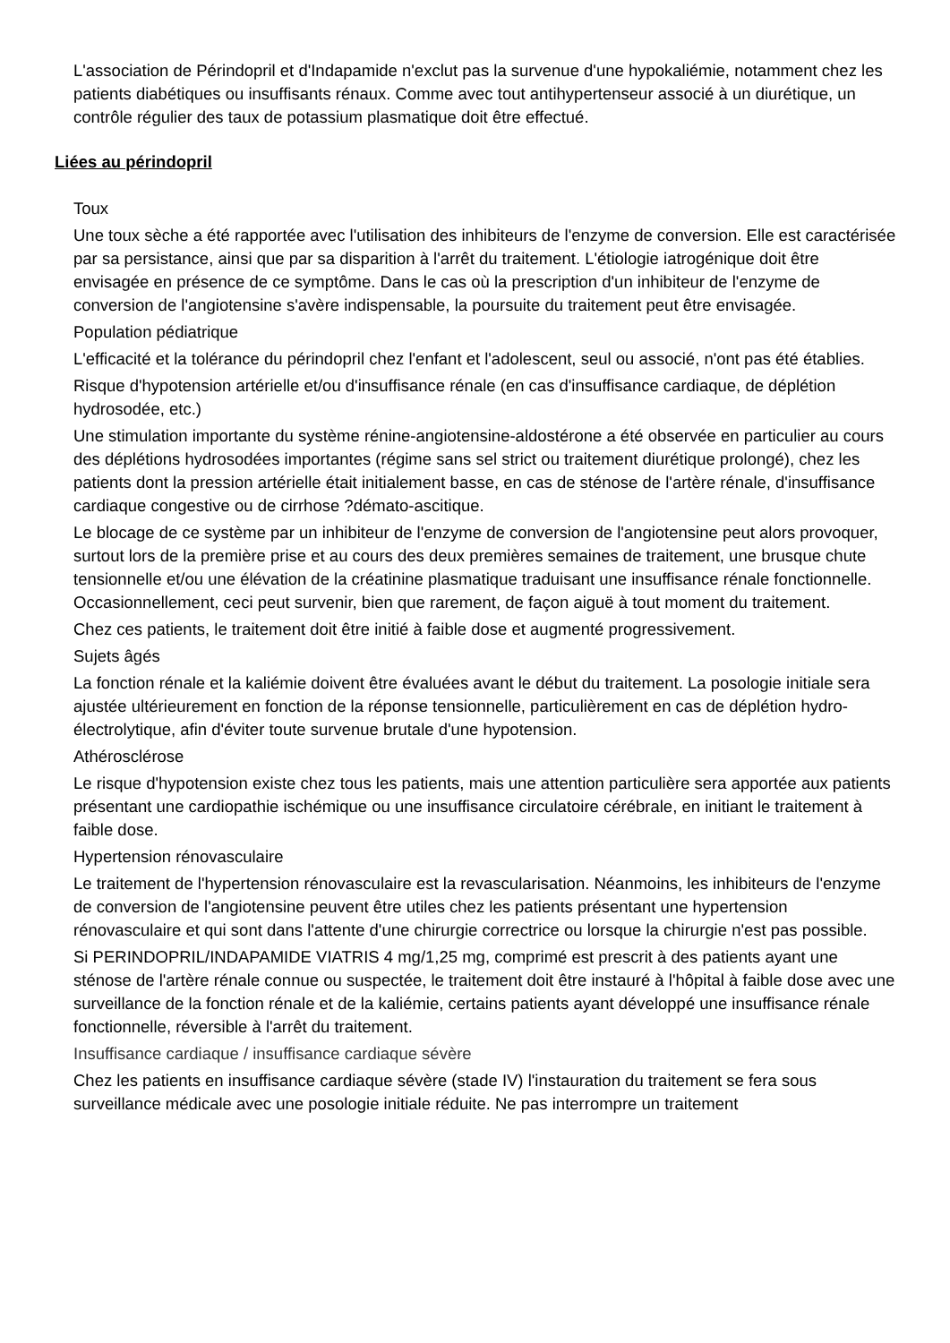L'association de Périndopril et d'Indapamide n'exclut pas la survenue d'une hypokaliémie, notamment chez les patients diabétiques ou insuffisants rénaux. Comme avec tout antihypertenseur associé à un diurétique, un contrôle régulier des taux de potassium plasmatique doit être effectué.
Liées au périndopril
Toux
Une toux sèche a été rapportée avec l'utilisation des inhibiteurs de l'enzyme de conversion. Elle est caractérisée par sa persistance, ainsi que par sa disparition à l'arrêt du traitement. L'étiologie iatrogénique doit être envisagée en présence de ce symptôme. Dans le cas où la prescription d'un inhibiteur de l'enzyme de conversion de l'angiotensine s'avère indispensable, la poursuite du traitement peut être envisagée.
Population pédiatrique
L'efficacité et la tolérance du périndopril chez l'enfant et l'adolescent, seul ou associé, n'ont pas été établies.
Risque d'hypotension artérielle et/ou d'insuffisance rénale (en cas d'insuffisance cardiaque, de déplétion hydrosodée, etc.)
Une stimulation importante du système rénine-angiotensine-aldostérone a été observée en particulier au cours des déplétions hydrosodées importantes (régime sans sel strict ou traitement diurétique prolongé), chez les patients dont la pression artérielle était initialement basse, en cas de sténose de l'artère rénale, d'insuffisance cardiaque congestive ou de cirrhose ?démato-ascitique.
Le blocage de ce système par un inhibiteur de l'enzyme de conversion de l'angiotensine peut alors provoquer, surtout lors de la première prise et au cours des deux premières semaines de traitement, une brusque chute tensionnelle et/ou une élévation de la créatinine plasmatique traduisant une insuffisance rénale fonctionnelle. Occasionnellement, ceci peut survenir, bien que rarement, de façon aiguë à tout moment du traitement.
Chez ces patients, le traitement doit être initié à faible dose et augmenté progressivement.
Sujets âgés
La fonction rénale et la kaliémie doivent être évaluées avant le début du traitement. La posologie initiale sera ajustée ultérieurement en fonction de la réponse tensionnelle, particulièrement en cas de déplétion hydro-électrolytique, afin d'éviter toute survenue brutale d'une hypotension.
Athérosclérose
Le risque d'hypotension existe chez tous les patients, mais une attention particulière sera apportée aux patients présentant une cardiopathie ischémique ou une insuffisance circulatoire cérébrale, en initiant le traitement à faible dose.
Hypertension rénovasculaire
Le traitement de l'hypertension rénovasculaire est la revascularisation. Néanmoins, les inhibiteurs de l'enzyme de conversion de l'angiotensine peuvent être utiles chez les patients présentant une hypertension rénovasculaire et qui sont dans l'attente d'une chirurgie correctrice ou lorsque la chirurgie n'est pas possible.
Si PERINDOPRIL/INDAPAMIDE VIATRIS 4 mg/1,25 mg, comprimé est prescrit à des patients ayant une sténose de l'artère rénale connue ou suspectée, le traitement doit être instauré à l'hôpital à faible dose avec une surveillance de la fonction rénale et de la kaliémie, certains patients ayant développé une insuffisance rénale fonctionnelle, réversible à l'arrêt du traitement.
Insuffisance cardiaque / insuffisance cardiaque sévère
Chez les patients en insuffisance cardiaque sévère (stade IV) l'instauration du traitement se fera sous surveillance médicale avec une posologie initiale réduite. Ne pas interrompre un traitement